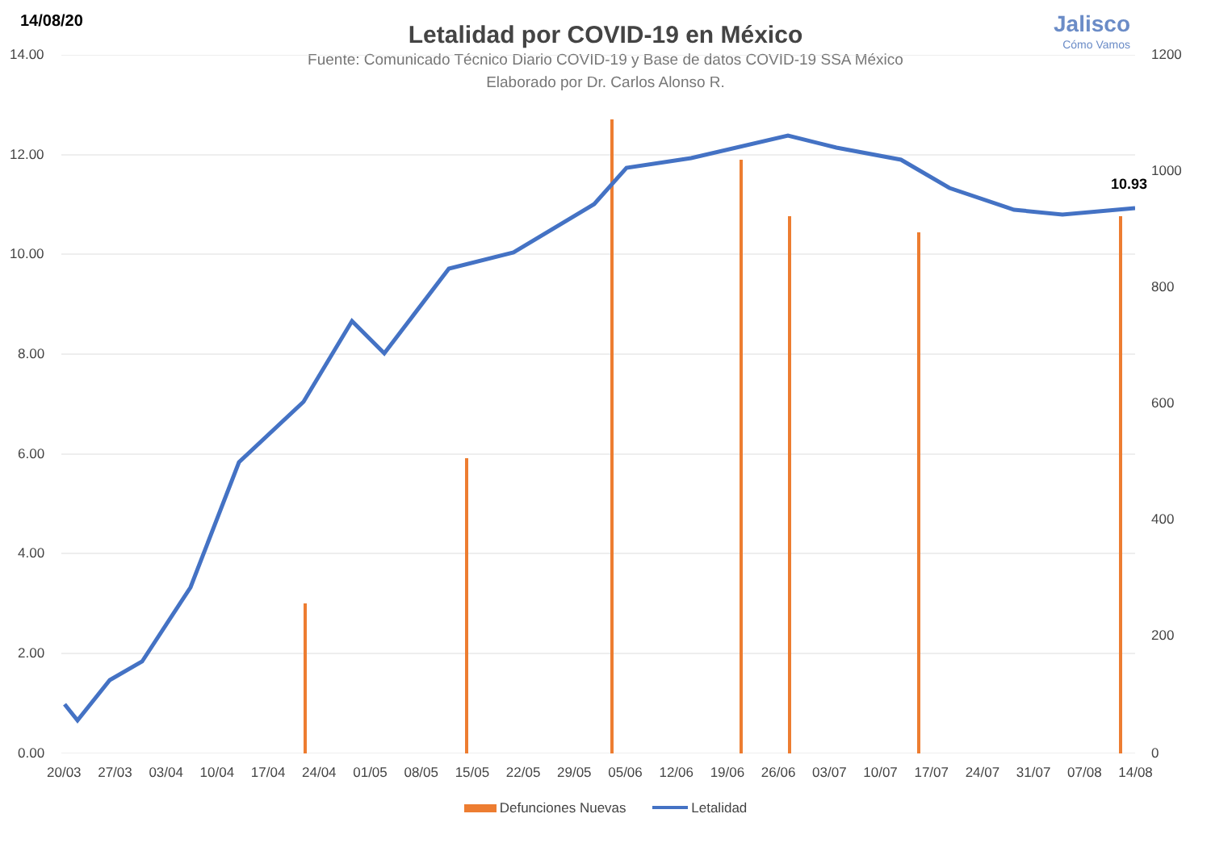14/08/20 Jalisco
Cómo Vamos
Letalidad por COVID-19 en México
Fuente: Comunicado Técnico Diario COVID-19 y Base de datos COVID-19 SSA México
Elaborado por Dr. Carlos Alonso R.
14.00
12.00
10.00
8.00
6.00
4.00
2.00
0.00
1200
1000
800
600
400
200
0
10.93
20/03 27/03 03/04 10/04 17/04 24/04 01/05 08/05 15/05 22/05 29/05 05/06 12/06 19/06 26/06 03/07 10/07 17/07 24/07 31/07 07/08 14/08
Defunciones Nuevas Letalidad